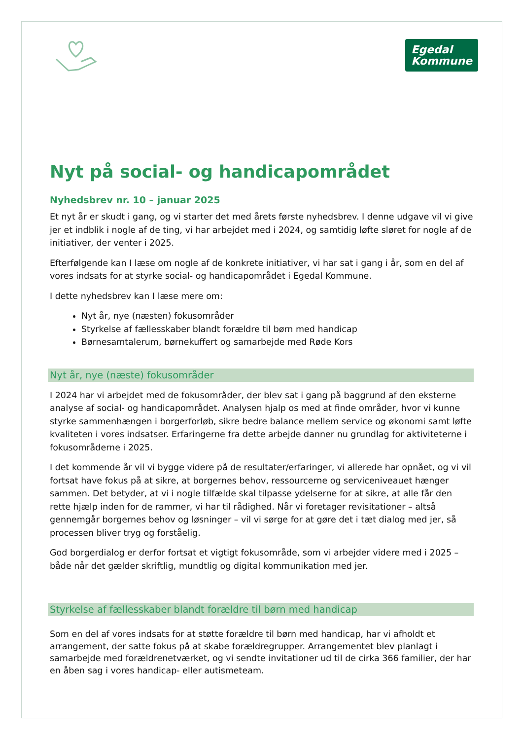Egedal
Kommune
Nyt på social- og handicapområdet
Nyhedsbrev nr. 10 – januar 2025
Et nyt år er skudt i gang, og vi starter det med årets første nyhedsbrev. I denne udgave vil vi give jer et indblik i nogle af de ting, vi har arbejdet med i 2024, og samtidig løfte sløret for nogle af de initiativer, der venter i 2025.
Efterfølgende kan I læse om nogle af de konkrete initiativer, vi har sat i gang i år, som en del af vores indsats for at styrke social- og handicapområdet i Egedal Kommune.
I dette nyhedsbrev kan I læse mere om:
Nyt år, nye (næsten) fokusområder
Styrkelse af fællesskaber blandt forældre til børn med handicap
Børnesamtalerum, børnekuffert og samarbejde med Røde Kors
Nyt år, nye (næste) fokusområder
I 2024 har vi arbejdet med de fokusområder, der blev sat i gang på baggrund af den eksterne analyse af social- og handicapområdet. Analysen hjalp os med at finde områder, hvor vi kunne styrke sammenhængen i borgerforløb, sikre bedre balance mellem service og økonomi samt løfte kvaliteten i vores indsatser. Erfaringerne fra dette arbejde danner nu grundlag for aktiviteterne i fokusområderne i 2025.
I det kommende år vil vi bygge videre på de resultater/erfaringer, vi allerede har opnået, og vi vil fortsat have fokus på at sikre, at borgernes behov, ressourcerne og serviceniveauet hænger sammen. Det betyder, at vi i nogle tilfælde skal tilpasse ydelserne for at sikre, at alle får den rette hjælp inden for de rammer, vi har til rådighed. Når vi foretager revisitationer – altså gennemgår borgernes behov og løsninger – vil vi sørge for at gøre det i tæt dialog med jer, så processen bliver tryg og forståelig.
God borgerdialog er derfor fortsat et vigtigt fokusområde, som vi arbejder videre med i 2025 – både når det gælder skriftlig, mundtlig og digital kommunikation med jer.
Styrkelse af fællesskaber blandt forældre til børn med handicap
Som en del af vores indsats for at støtte forældre til børn med handicap, har vi afholdt et arrangement, der satte fokus på at skabe forældregrupper. Arrangementet blev planlagt i samarbejde med forældrenetværket, og vi sendte invitationer ud til de cirka 366 familier, der har en åben sag i vores handicap- eller autismeteam.